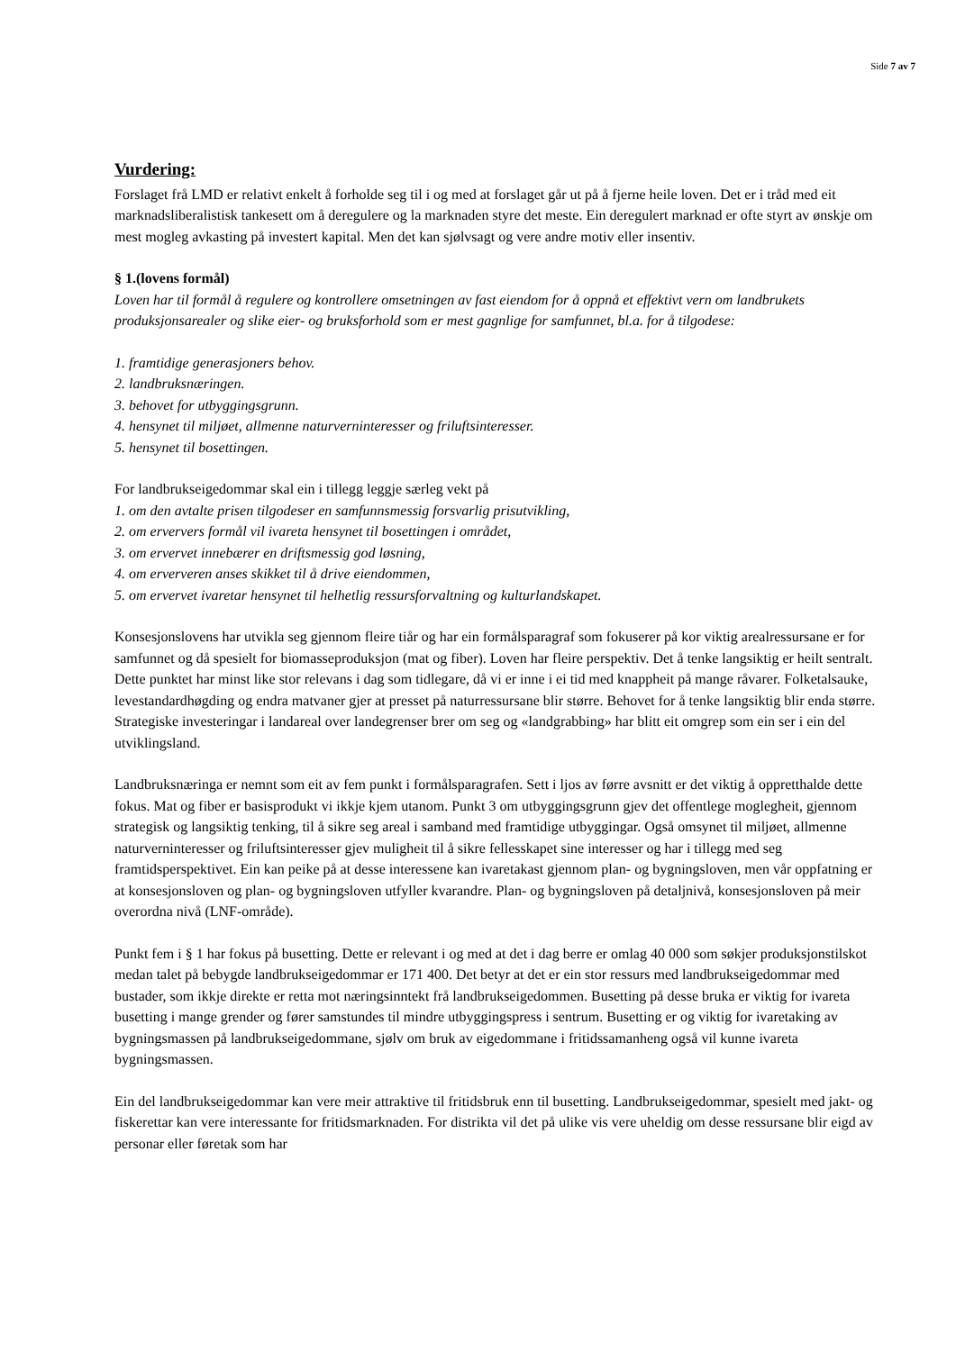Side 7 av 7
Vurdering:
Forslaget frå LMD er relativt enkelt å forholde seg til i og med at forslaget går ut på å fjerne heile loven. Det er i tråd med eit marknadsliberalistisk tankesett om å deregulere og la marknaden styre det meste. Ein deregulert marknad er ofte styrt av ønskje om mest mogleg avkasting på investert kapital. Men det kan sjølvsagt og vere andre motiv eller insentiv.
§ 1.(lovens formål)
Loven har til formål å regulere og kontrollere omsetningen av fast eiendom for å oppnå et effektivt vern om landbrukets produksjonsarealer og slike eier- og bruksforhold som er mest gagnlige for samfunnet, bl.a. for å tilgodese:
1. framtidige generasjoners behov.
2. landbruksnæringen.
3. behovet for utbyggingsgrunn.
4. hensynet til miljøet, allmenne naturverninteresser og friluftsinteresser.
5. hensynet til bosettingen.
For landbrukseigedommar skal ein i tillegg leggje særleg vekt på
1. om den avtalte prisen tilgodeser en samfunnsmessig forsvarlig prisutvikling,
2. om erververs formål vil ivareta hensynet til bosettingen i området,
3. om ervervet innebærer en driftsmessig god løsning,
4. om erververen anses skikket til å drive eiendommen,
5. om ervervet ivaretar hensynet til helhetlig ressursforvaltning og kulturlandskapet.
Konsesjonslovens har utvikla seg gjennom fleire tiår og har ein formålsparagraf som fokuserer på kor viktig arealressursane er for samfunnet og då spesielt for biomasseproduksjon (mat og fiber). Loven har fleire perspektiv. Det å tenke langsiktig er heilt sentralt. Dette punktet har minst like stor relevans i dag som tidlegare, då vi er inne i ei tid med knappheit på mange råvarer. Folketalsauke, levestandardhøgding og endra matvaner gjer at presset på naturressursane blir større. Behovet for å tenke langsiktig blir enda større. Strategiske investeringar i landareal over landegrenser brer om seg og «landgrabbing» har blitt eit omgrep som ein ser i ein del utviklingsland.
Landbruksnæringa er nemnt som eit av fem punkt i formålsparagrafen. Sett i ljos av førre avsnitt er det viktig å oppretthalde dette fokus. Mat og fiber er basisprodukt vi ikkje kjem utanom. Punkt 3 om utbyggingsgrunn gjev det offentlege moglegheit, gjennom strategisk og langsiktig tenking, til å sikre seg areal i samband med framtidige utbyggingar. Også omsynet til miljøet, allmenne naturverninteresser og friluftsinteresser gjev muligheit til å sikre fellesskapet sine interesser og har i tillegg med seg framtidsperspektivet. Ein kan peike på at desse interessene kan ivaretakast gjennom plan- og bygningsloven, men vår oppfatning er at konsesjonsloven og plan- og bygningsloven utfyller kvarandre. Plan- og bygningsloven på detaljnivå, konsesjonsloven på meir overordna nivå (LNF-område).
Punkt fem i § 1 har fokus på busetting. Dette er relevant i og med at det i dag berre er omlag 40 000 som søkjer produksjonstilskot medan talet på bebygde landbrukseigedommar er 171 400. Det betyr at det er ein stor ressurs med landbrukseigedommar med bustader, som ikkje direkte er retta mot næringsinntekt frå landbrukseigedommen. Busetting på desse bruka er viktig for ivareta busetting i mange grender og fører samstundes til mindre utbyggingspress i sentrum. Busetting er og viktig for ivaretaking av bygningsmassen på landbrukseigedommane, sjølv om bruk av eigedommane i fritidssamanheng også vil kunne ivareta bygningsmassen.
Ein del landbrukseigedommar kan vere meir attraktive til fritidsbruk enn til busetting. Landbrukseigedommar, spesielt med jakt- og fiskerettar kan vere interessante for fritidsmarknaden. For distrikta vil det på ulike vis vere uheldig om desse ressursane blir eigd av personar eller føretak som har